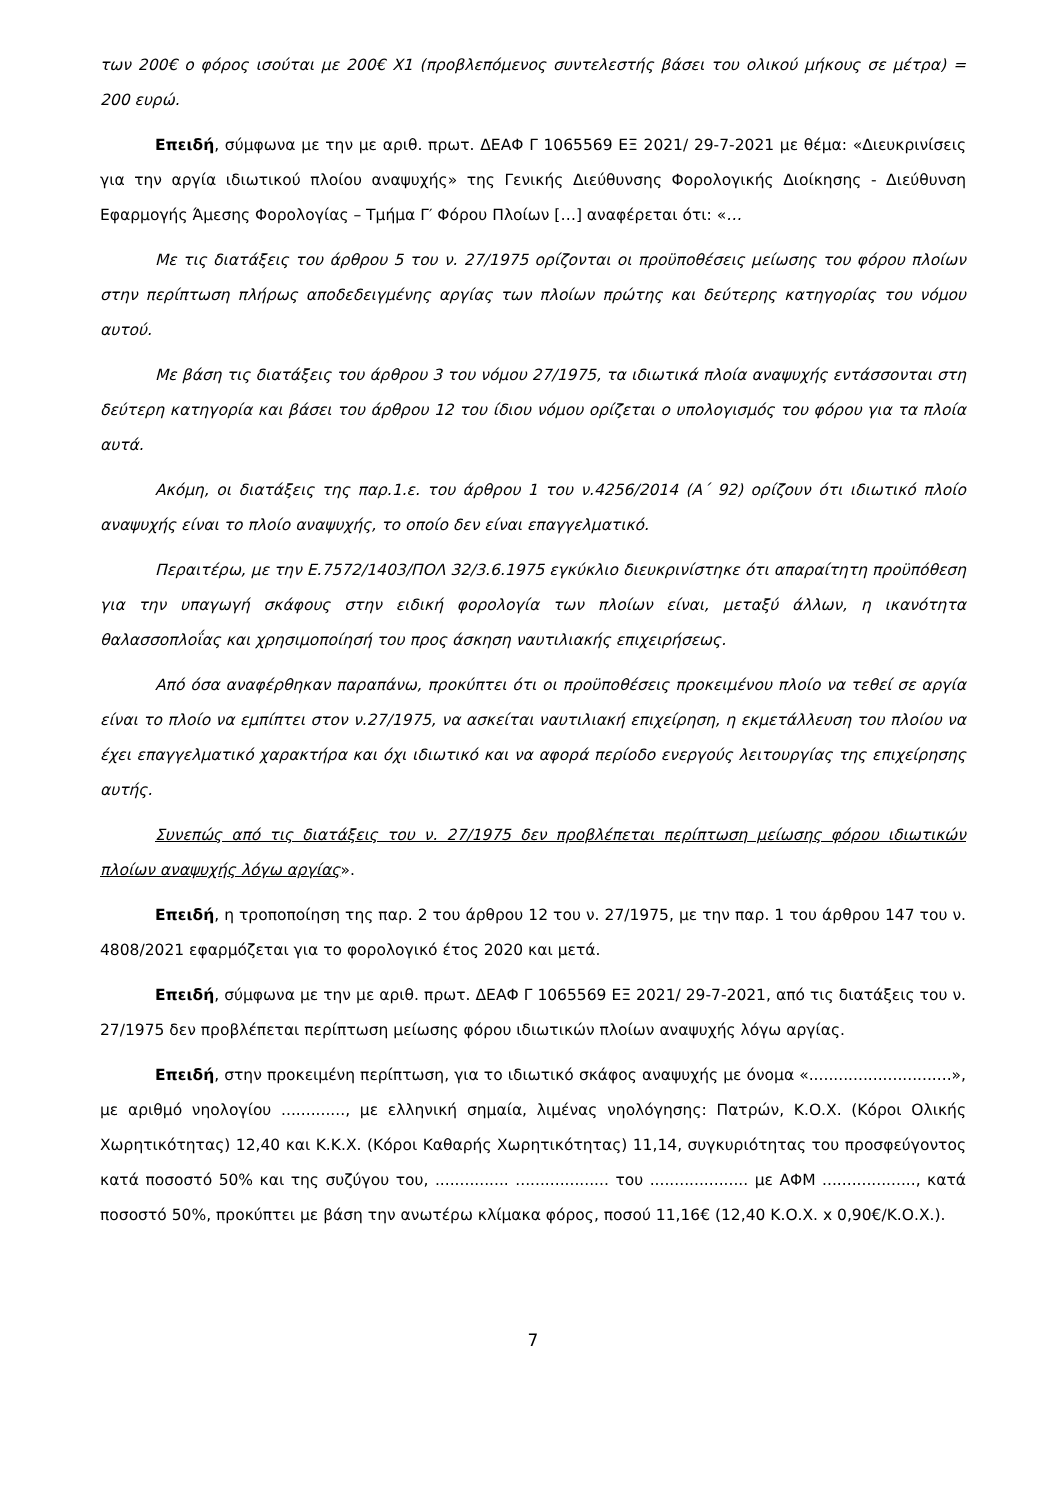των 200€ ο φόρος ισούται με 200€ Χ1 (προβλεπόμενος συντελεστής βάσει του ολικού μήκους σε μέτρα) = 200 ευρώ.
Επειδή, σύμφωνα με την με αριθ. πρωτ. ΔΕΑΦ Γ 1065569 ΕΞ 2021/ 29-7-2021 με θέμα: «Διευκρινίσεις για την αργία ιδιωτικού πλοίου αναψυχής» της Γενικής Διεύθυνσης Φορολογικής Διοίκησης - Διεύθυνση Εφαρμογής Άμεσης Φορολογίας – Τμήμα Γ′ Φόρου Πλοίων […] αναφέρεται ότι: «…
Με τις διατάξεις του άρθρου 5 του ν. 27/1975 ορίζονται οι προϋποθέσεις μείωσης του φόρου πλοίων στην περίπτωση πλήρως αποδεδειγμένης αργίας των πλοίων πρώτης και δεύτερης κατηγορίας του νόμου αυτού.
Με βάση τις διατάξεις του άρθρου 3 του νόμου 27/1975, τα ιδιωτικά πλοία αναψυχής εντάσσονται στη δεύτερη κατηγορία και βάσει του άρθρου 12 του ίδιου νόμου ορίζεται ο υπολογισμός του φόρου για τα πλοία αυτά.
Ακόμη, οι διατάξεις της παρ.1.ε. του άρθρου 1 του ν.4256/2014 (Α΄ 92) ορίζουν ότι ιδιωτικό πλοίο αναψυχής είναι το πλοίο αναψυχής, το οποίο δεν είναι επαγγελματικό.
Περαιτέρω, με την Ε.7572/1403/ΠΟΛ 32/3.6.1975 εγκύκλιο διευκρινίστηκε ότι απαραίτητη προϋπόθεση για την υπαγωγή σκάφους στην ειδική φορολογία των πλοίων είναι, μεταξύ άλλων, η ικανότητα θαλασσοπλοΐας και χρησιμοποίησή του προς άσκηση ναυτιλιακής επιχειρήσεως.
Από όσα αναφέρθηκαν παραπάνω, προκύπτει ότι οι προϋποθέσεις προκειμένου πλοίο να τεθεί σε αργία είναι το πλοίο να εμπίπτει στον ν.27/1975, να ασκείται ναυτιλιακή επιχείρηση, η εκμετάλλευση του πλοίου να έχει επαγγελματικό χαρακτήρα και όχι ιδιωτικό και να αφορά περίοδο ενεργούς λειτουργίας της επιχείρησης αυτής.
Συνεπώς από τις διατάξεις του ν. 27/1975 δεν προβλέπεται περίπτωση μείωσης φόρου ιδιωτικών πλοίων αναψυχής λόγω αργίας».
Επειδή, η τροποποίηση της παρ. 2 του άρθρου 12 του ν. 27/1975, με την παρ. 1 του άρθρου 147 του ν. 4808/2021 εφαρμόζεται για το φορολογικό έτος 2020 και μετά.
Επειδή, σύμφωνα με την με αριθ. πρωτ. ΔΕΑΦ Γ 1065569 ΕΞ 2021/ 29-7-2021, από τις διατάξεις του ν. 27/1975 δεν προβλέπεται περίπτωση μείωσης φόρου ιδιωτικών πλοίων αναψυχής λόγω αργίας.
Επειδή, στην προκειμένη περίπτωση, για το ιδιωτικό σκάφος αναψυχής με όνομα «.............................», με αριθμό νηολογίου ............., με ελληνική σημαία, λιμένας νηολόγησης: Πατρών, Κ.Ο.Χ. (Κόροι Ολικής Χωρητικότητας) 12,40 και Κ.Κ.Χ. (Κόροι Καθαρής Χωρητικότητας) 11,14, συγκυριότητας του προσφεύγοντος κατά ποσοστό 50% και της συζύγου του, ............... ................... του .................... με ΑΦΜ ..................., κατά ποσοστό 50%, προκύπτει με βάση την ανωτέρω κλίμακα φόρος, ποσού 11,16€ (12,40 Κ.Ο.Χ. x 0,90€/Κ.Ο.Χ.).
7